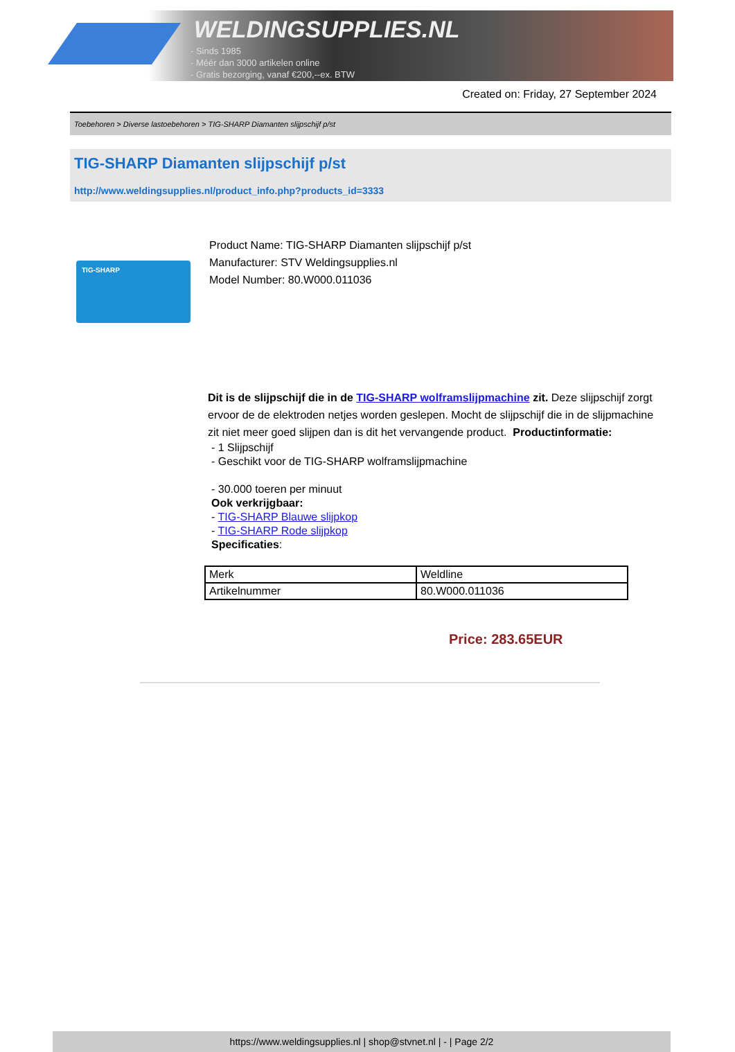WELDINGSUPPLIES.NL
- Sinds 1985
- Méér dan 3000 artikelen online
- Gratis bezorging, vanaf €200,--ex. BTW
Created on: Friday, 27 September 2024
Toebehoren > Diverse lastoebehoren > TIG-SHARP Diamanten slijpschijf p/st
TIG-SHARP Diamanten slijpschijf p/st
http://www.weldingsupplies.nl/product_info.php?products_id=3333
TIG-SHARP
Product Name: TIG-SHARP Diamanten slijpschijf p/st
Manufacturer: STV Weldingsupplies.nl
Model Number: 80.W000.011036
Dit is de slijpschijf die in de TIG-SHARP wolframslijpmachine zit. Deze slijpschijf zorgt ervoor de de elektroden netjes worden geslepen. Mocht de slijpschijf die in de slijpmachine zit niet meer goed slijpen dan is dit het vervangende product. Productinformatie:
- 1 Slijpschijf
- Geschikt voor de TIG-SHARP wolframslijpmachine
- 30.000 toeren per minuut
Ook verkrijgbaar:
- TIG-SHARP Blauwe slijpkop
- TIG-SHARP Rode slijpkop
Specificaties:
| Merk | Weldline |
| Artikelnummer | 80.W000.011036 |
Price: 283.65EUR
https://www.weldingsupplies.nl | shop@stvnet.nl | - | Page 2/2